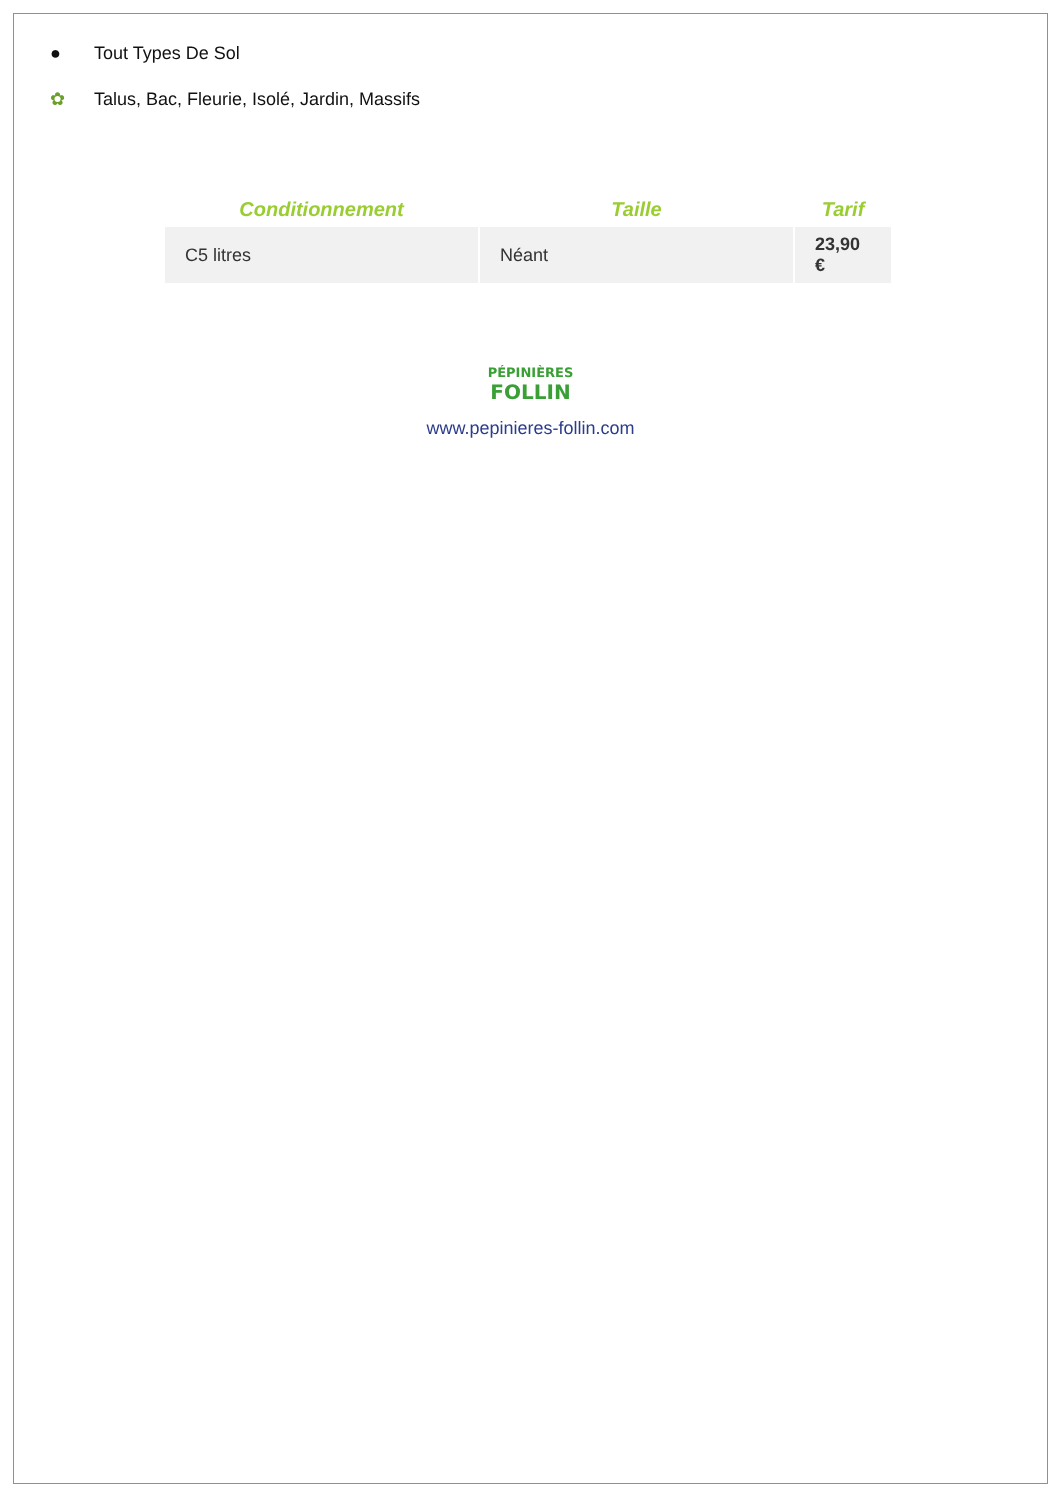● Tout Types De Sol
✿ Talus, Bac, Fleurie, Isolé, Jardin, Massifs
| Conditionnement | Taille | Tarif |
| --- | --- | --- |
| C5 litres | Néant | 23,90 € |
PÉPINIÈRES
FOLLIN
www.pepinieres-follin.com